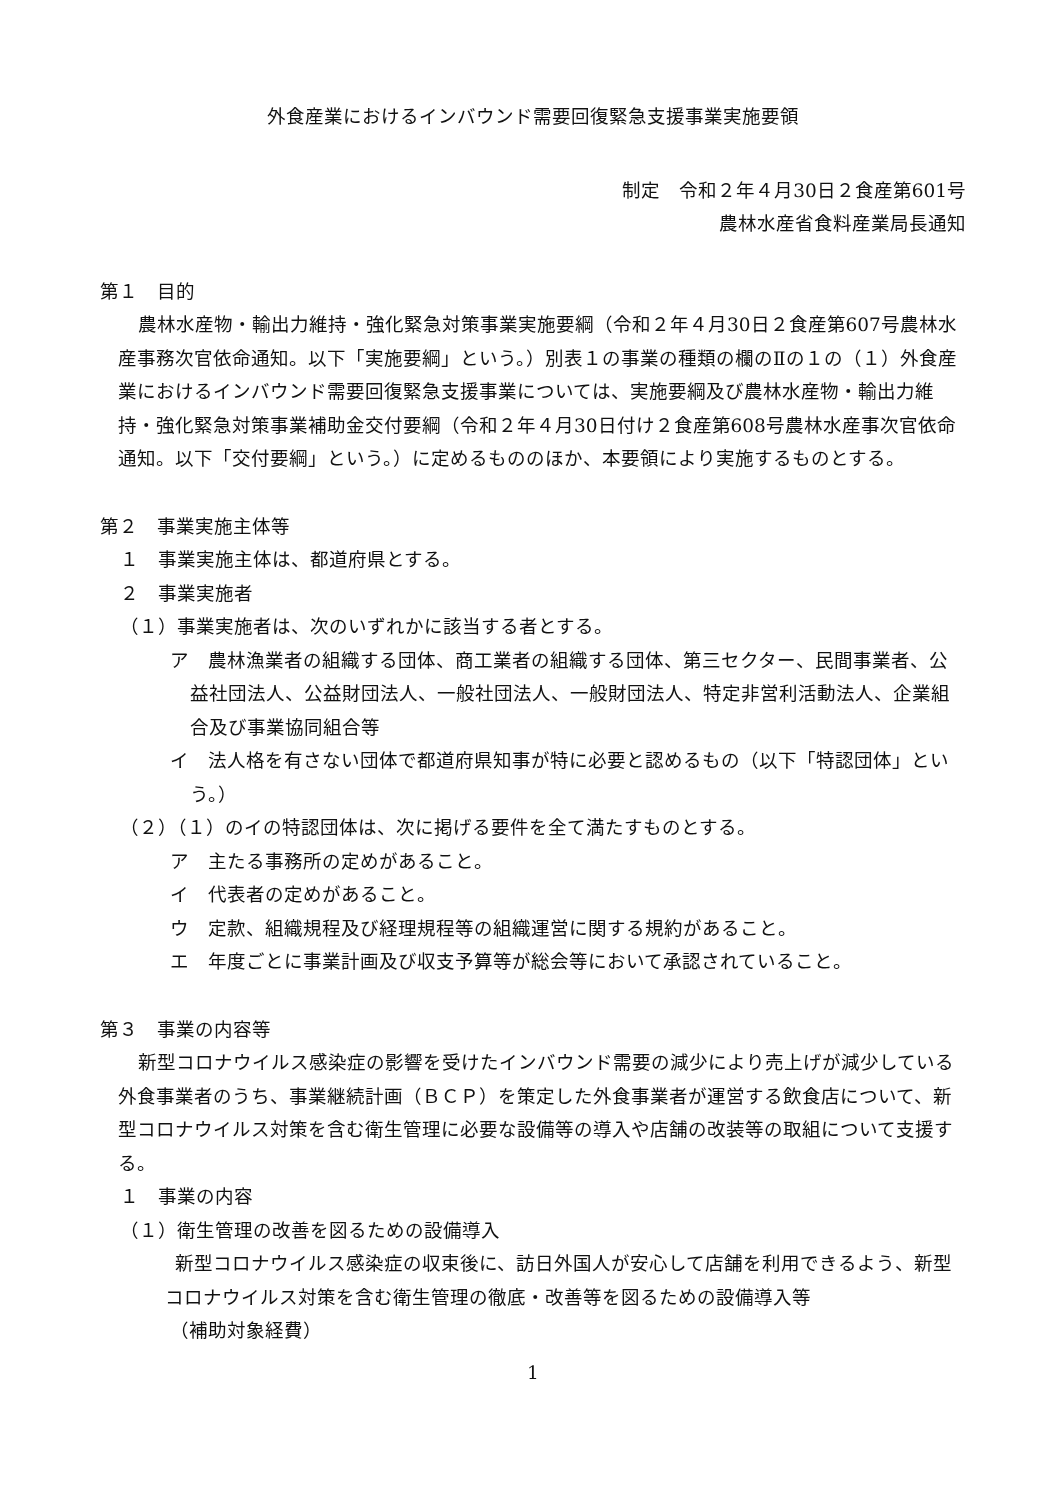外食産業におけるインバウンド需要回復緊急支援事業実施要領
制定　令和２年４月30日２食産第601号
農林水産省食料産業局長通知
第１　目的
農林水産物・輸出力維持・強化緊急対策事業実施要綱（令和２年４月30日２食産第607号農林水産事務次官依命通知。以下「実施要綱」という。）別表１の事業の種類の欄のⅡの１の（１）外食産業におけるインバウンド需要回復緊急支援事業については、実施要綱及び農林水産物・輸出力維持・強化緊急対策事業補助金交付要綱（令和２年４月30日付け２食産第608号農林水産事次官依命通知。以下「交付要綱」という。）に定めるもののほか、本要領により実施するものとする。
第２　事業実施主体等
１　事業実施主体は、都道府県とする。
２　事業実施者
（１）事業実施者は、次のいずれかに該当する者とする。
ア　農林漁業者の組織する団体、商工業者の組織する団体、第三セクター、民間事業者、公益社団法人、公益財団法人、一般社団法人、一般財団法人、特定非営利活動法人、企業組合及び事業協同組合等
イ　法人格を有さない団体で都道府県知事が特に必要と認めるもの（以下「特認団体」という。）
（２）（１）のイの特認団体は、次に掲げる要件を全て満たすものとする。
ア　主たる事務所の定めがあること。
イ　代表者の定めがあること。
ウ　定款、組織規程及び経理規程等の組織運営に関する規約があること。
エ　年度ごとに事業計画及び収支予算等が総会等において承認されていること。
第３　事業の内容等
新型コロナウイルス感染症の影響を受けたインバウンド需要の減少により売上げが減少している外食事業者のうち、事業継続計画（ＢＣＰ）を策定した外食事業者が運営する飲食店について、新型コロナウイルス対策を含む衛生管理に必要な設備等の導入や店舗の改装等の取組について支援する。
１　事業の内容
（１）衛生管理の改善を図るための設備導入
新型コロナウイルス感染症の収束後に、訪日外国人が安心して店舗を利用できるよう、新型コロナウイルス対策を含む衛生管理の徹底・改善等を図るための設備導入等
（補助対象経費）
1